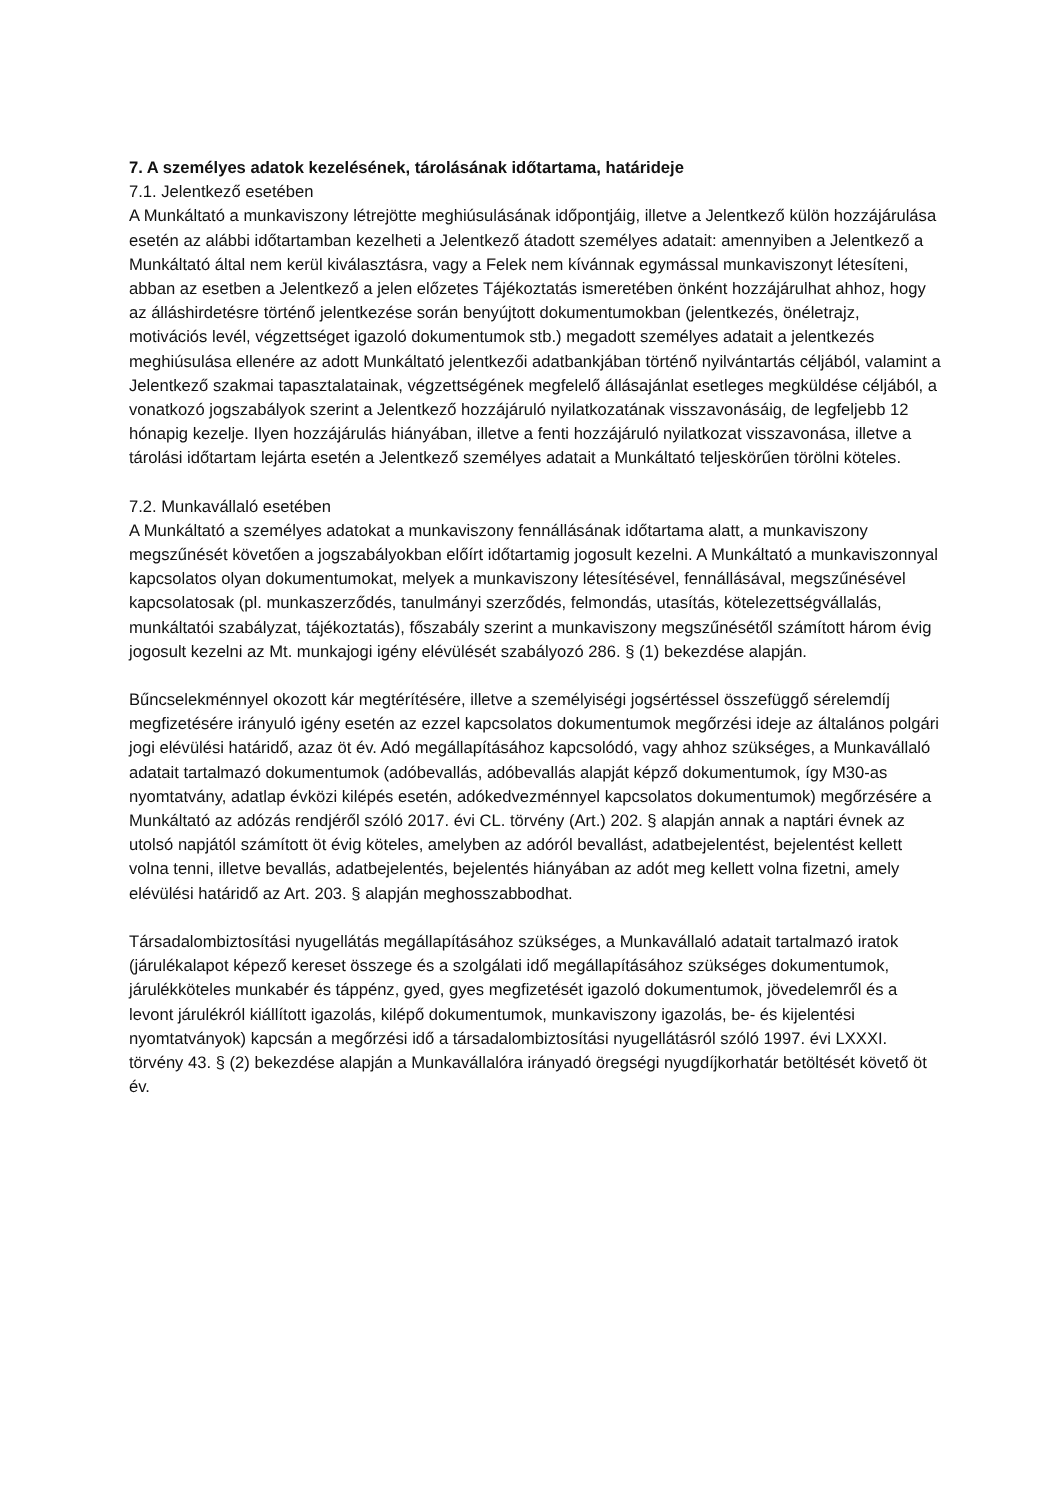7. A személyes adatok kezelésének, tárolásának időtartama, határideje
7.1. Jelentkező esetében
A Munkáltató a munkaviszony létrejötte meghiúsulásának időpontjáig, illetve a Jelentkező külön hozzájárulása esetén az alábbi időtartamban kezelheti a Jelentkező átadott személyes adatait: amennyiben a Jelentkező a Munkáltató által nem kerül kiválasztásra, vagy a Felek nem kívánnak egymással munkaviszonyt létesíteni, abban az esetben a Jelentkező a jelen előzetes Tájékoztatás ismeretében önként hozzájárulhat ahhoz, hogy az álláshirdetésre történő jelentkezése során benyújtott dokumentumokban (jelentkezés, önéletrajz, motivációs levél, végzettséget igazoló dokumentumok stb.) megadott személyes adatait a jelentkezés meghiúsulása ellenére az adott Munkáltató jelentkezői adatbankjában történő nyilvántartás céljából, valamint a Jelentkező szakmai tapasztalatainak, végzettségének megfelelő állásajánlat esetleges megküldése céljából, a vonatkozó jogszabályok szerint a Jelentkező hozzájáruló nyilatkozatának visszavonásáig, de legfeljebb 12 hónapig kezelje. Ilyen hozzájárulás hiányában, illetve a fenti hozzájáruló nyilatkozat visszavonása, illetve a tárolási időtartam lejárta esetén a Jelentkező személyes adatait a Munkáltató teljeskörűen törölni köteles.
7.2. Munkavállaló esetében
A Munkáltató a személyes adatokat a munkaviszony fennállásának időtartama alatt, a munkaviszony megszűnését követően a jogszabályokban előírt időtartamig jogosult kezelni. A Munkáltató a munkaviszonnyal kapcsolatos olyan dokumentumokat, melyek a munkaviszony létesítésével, fennállásával, megszűnésével kapcsolatosak (pl. munkaszerződés, tanulmányi szerződés, felmondás, utasítás, kötelezettségvállalás, munkáltatói szabályzat, tájékoztatás), főszabály szerint a munkaviszony megszűnésétől számított három évig jogosult kezelni az Mt. munkajogi igény elévülését szabályozó 286. § (1) bekezdése alapján.
Bűncselekménnyel okozott kár megtérítésére, illetve a személyiségi jogsértéssel összefüggő sérelemdíj megfizetésére irányuló igény esetén az ezzel kapcsolatos dokumentumok megőrzési ideje az általános polgári jogi elévülési határidő, azaz öt év. Adó megállapításához kapcsolódó, vagy ahhoz szükséges, a Munkavállaló adatait tartalmazó dokumentumok (adóbevallás, adóbevallás alapját képző dokumentumok, így M30-as nyomtatvány, adatlap évközi kilépés esetén, adókedvezménnyel kapcsolatos dokumentumok) megőrzésére a Munkáltató az adózás rendjéről szóló 2017. évi CL. törvény (Art.) 202. § alapján annak a naptári évnek az utolsó napjától számított öt évig köteles, amelyben az adóról bevallást, adatbejelentést, bejelentést kellett volna tenni, illetve bevallás, adatbejelentés, bejelentés hiányában az adót meg kellett volna fizetni, amely elévülési határidő az Art. 203. § alapján meghosszabbodhat.
Társadalombiztosítási nyugellátás megállapításához szükséges, a Munkavállaló adatait tartalmazó iratok (járulékalapot képező kereset összege és a szolgálati idő megállapításához szükséges dokumentumok, járulékköteles munkabér és táppénz, gyed, gyes megfizetését igazoló dokumentumok, jövedelemről és a levont járulékról kiállított igazolás, kilépő dokumentumok, munkaviszony igazolás, be- és kijelentési nyomtatványok) kapcsán a megőrzési idő a társadalombiztosítási nyugellátásról szóló 1997. évi LXXXI. törvény 43. § (2) bekezdése alapján a Munkavállalóra irányadó öregségi nyugdíjkorhatár betöltését követő öt év.